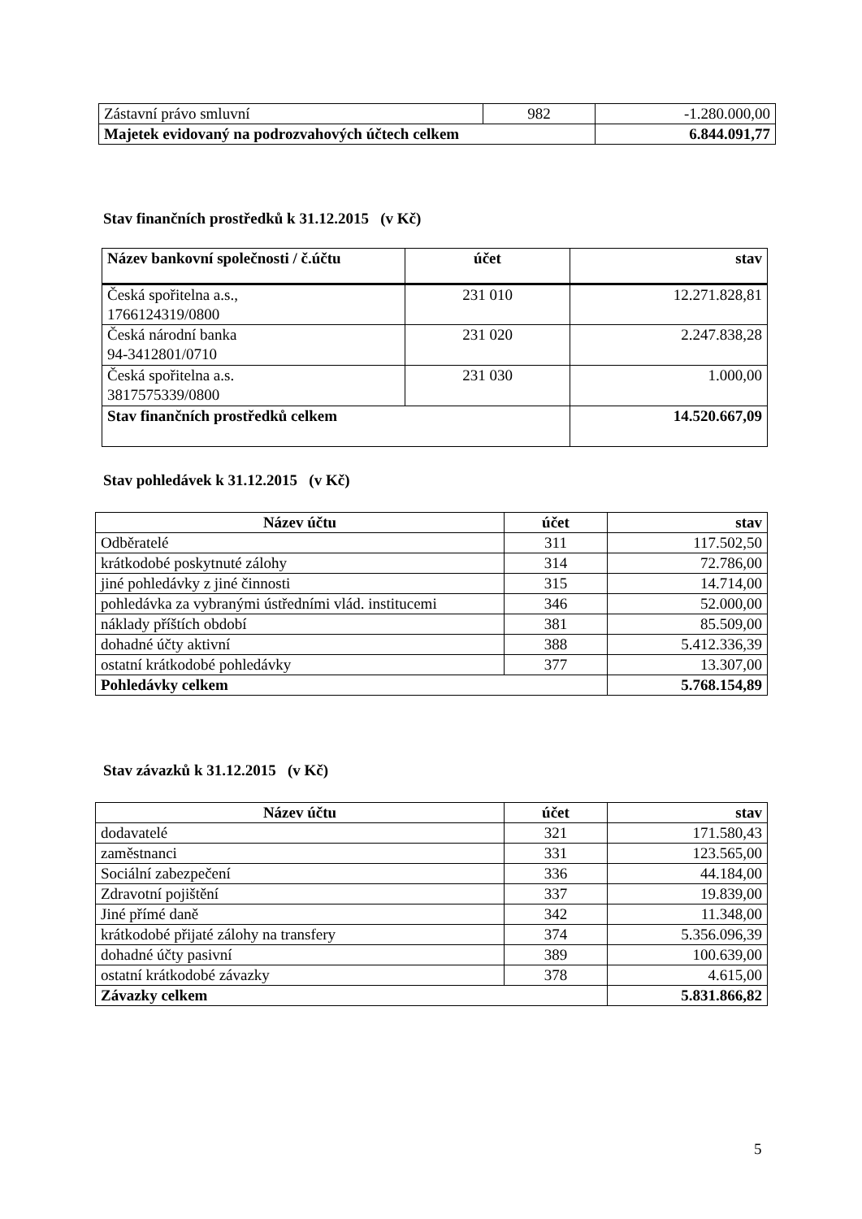| Zástavní právo smluvní | 982 | -1.280.000,00 |
| Majetek evidovaný na podrozvahových účtech celkem | | 6.844.091,77 |
Stav finančních prostředků k 31.12.2015 (v Kč)
| Název bankovní společnosti / č.účtu | účet | stav |
| --- | --- | --- |
| Česká spořitelna a.s., 1766124319/0800 | 231 010 | 12.271.828,81 |
| Česká národní banka 94-3412801/0710 | 231 020 | 2.247.838,28 |
| Česká spořitelna a.s. 3817575339/0800 | 231 030 | 1.000,00 |
| Stav finančních prostředků celkem | | 14.520.667,09 |
Stav pohledávek k 31.12.2015 (v Kč)
| Název účtu | účet | stav |
| --- | --- | --- |
| Odběratelé | 311 | 117.502,50 |
| krátkodobé poskytnuté zálohy | 314 | 72.786,00 |
| jiné pohledávky z jiné činnosti | 315 | 14.714,00 |
| pohledávka za vybranými ústředními vlád. institucemi | 346 | 52.000,00 |
| náklady příštích období | 381 | 85.509,00 |
| dohadné účty aktivní | 388 | 5.412.336,39 |
| ostatní krátkodobé pohledávky | 377 | 13.307,00 |
| Pohledávky celkem | | 5.768.154,89 |
Stav závazků k 31.12.2015 (v Kč)
| Název účtu | účet | stav |
| --- | --- | --- |
| dodavatelé | 321 | 171.580,43 |
| zaměstnanci | 331 | 123.565,00 |
| Sociální zabezpečení | 336 | 44.184,00 |
| Zdravotní pojištění | 337 | 19.839,00 |
| Jiné přímé daně | 342 | 11.348,00 |
| krátkodobé přijaté zálohy na transfery | 374 | 5.356.096,39 |
| dohadné účty pasivní | 389 | 100.639,00 |
| ostatní krátkodobé závazky | 378 | 4.615,00 |
| Závazky celkem | | 5.831.866,82 |
5